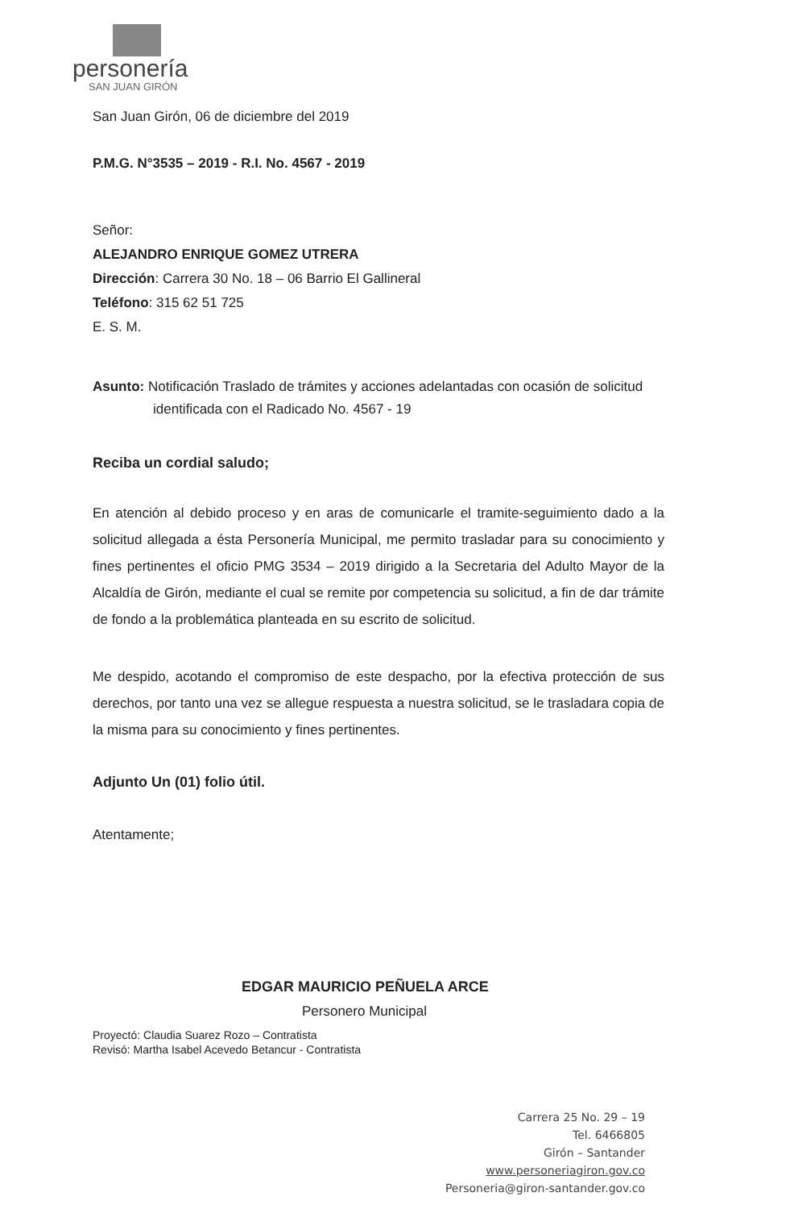personería
SAN JUAN GIRÓN
San Juan Girón, 06 de diciembre del 2019
P.M.G. N°3535 – 2019 - R.I. No. 4567 - 2019
Señor:
ALEJANDRO ENRIQUE GOMEZ UTRERA
Dirección: Carrera 30 No. 18 – 06 Barrio El Gallineral
Teléfono: 315 62 51 725
E. S. M.
Asunto: Notificación Traslado de trámites y acciones adelantadas con ocasión de solicitud identificada con el Radicado No. 4567 - 19
Reciba un cordial saludo;
En atención al debido proceso y en aras de comunicarle el tramite-seguimiento dado a la solicitud allegada a ésta Personería Municipal, me permito trasladar para su conocimiento y fines pertinentes el oficio PMG 3534 – 2019 dirigido a la Secretaria del Adulto Mayor de la Alcaldía de Girón, mediante el cual se remite por competencia su solicitud, a fin de dar trámite de fondo a la problemática planteada en su escrito de solicitud.
Me despido, acotando el compromiso de este despacho, por la efectiva protección de sus derechos, por tanto una vez se allegue respuesta a nuestra solicitud, se le trasladara copia de la misma para su conocimiento y fines pertinentes.
Adjunto Un (01) folio útil.
Atentamente;
EDGAR MAURICIO PEÑUELA ARCE
Personero Municipal
Proyectó: Claudia Suarez Rozo – Contratista
Revisó: Martha Isabel Acevedo Betancur - Contratista
Carrera 25 No. 29 – 19
Tel. 6466805
Girón – Santander
www.personeriagiron.gov.co
Personeria@giron-santander.gov.co